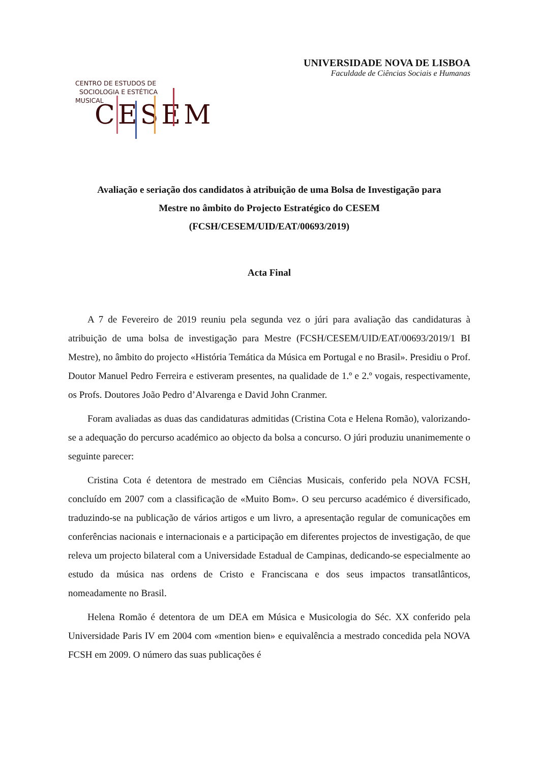UNIVERSIDADE NOVA DE LISBOA
Faculdade de Ciências Sociais e Humanas
CENTRO DE ESTUDOS DE
SOCIOLOGIA E ESTÉTICA
MUSICAL
CESEM
Avaliação e seriação dos candidatos à atribuição de uma Bolsa de Investigação para
Mestre no âmbito do Projecto Estratégico do CESEM
(FCSH/CESEM/UID/EAT/00693/2019)
Acta Final
A 7 de Fevereiro de 2019 reuniu pela segunda vez o júri para avaliação das candidaturas à atribuição de uma bolsa de investigação para Mestre (FCSH/CESEM/UID/EAT/00693/2019/1 BI Mestre), no âmbito do projecto «História Temática da Música em Portugal e no Brasil». Presidiu o Prof. Doutor Manuel Pedro Ferreira e estiveram presentes, na qualidade de 1.º e 2.º vogais, respectivamente, os Profs. Doutores João Pedro d’Alvarenga e David John Cranmer.
Foram avaliadas as duas das candidaturas admitidas (Cristina Cota e Helena Romão), valorizando-se a adequação do percurso académico ao objecto da bolsa a concurso. O júri produziu unanimemente o seguinte parecer:
Cristina Cota é detentora de mestrado em Ciências Musicais, conferido pela NOVA FCSH, concluído em 2007 com a classificação de «Muito Bom». O seu percurso académico é diversificado, traduzindo-se na publicação de vários artigos e um livro, a apresentação regular de comunicações em conferências nacionais e internacionais e a participação em diferentes projectos de investigação, de que releva um projecto bilateral com a Universidade Estadual de Campinas, dedicando-se especialmente ao estudo da música nas ordens de Cristo e Franciscana e dos seus impactos transatlânticos, nomeadamente no Brasil.
Helena Romão é detentora de um DEA em Música e Musicologia do Séc. XX conferido pela Universidade Paris IV em 2004 com «mention bien» e equivalência a mestrado concedida pela NOVA FCSH em 2009. O número das suas publicações é